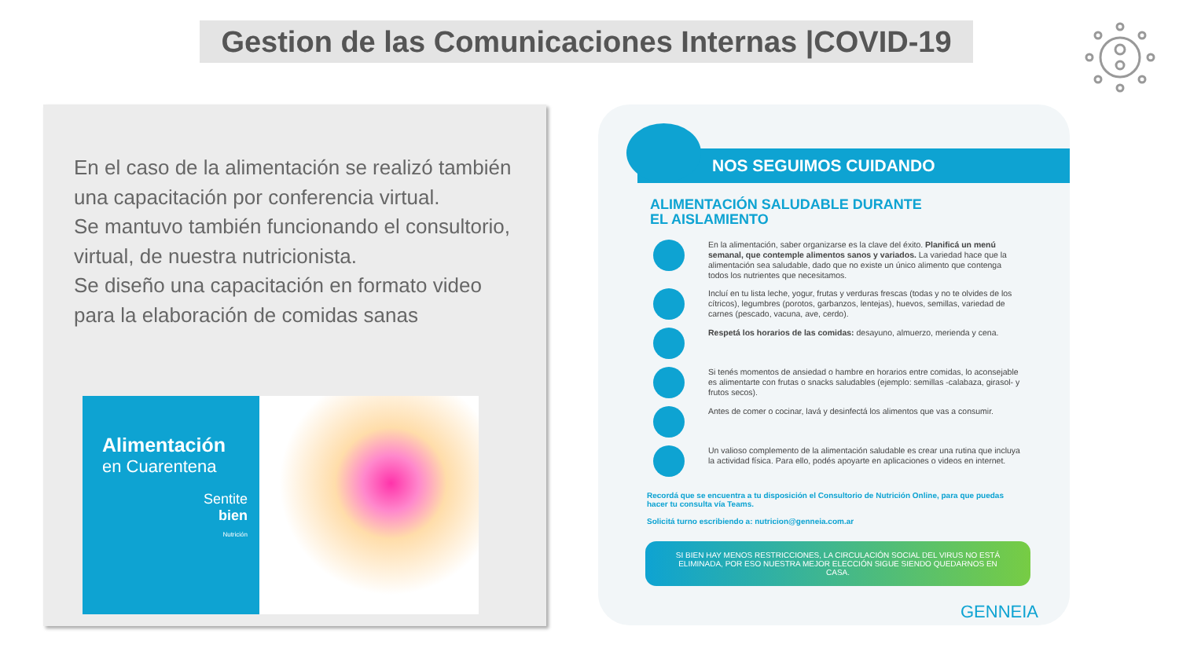Gestion de las Comunicaciones Internas |COVID-19
En el caso de la alimentación se realizó también una capacitación por conferencia virtual.
Se mantuvo también funcionando el consultorio, virtual, de nuestra nutricionista.
Se diseño una capacitación en formato video para la elaboración de comidas sanas
Alimentación
en Cuarentena
Sentite
bien
Nutrición
NOS SEGUIMOS CUIDANDO
ALIMENTACIÓN SALUDABLE DURANTE
EL AISLAMIENTO
En la alimentación, saber organizarse es la clave del éxito. Planificá un menú semanal, que contemple alimentos sanos y variados. La variedad hace que la alimentación sea saludable, dado que no existe un único alimento que contenga todos los nutrientes que necesitamos.
Incluí en tu lista leche, yogur, frutas y verduras frescas (todas y no te olvides de los cítricos), legumbres (porotos, garbanzos, lentejas), huevos, semillas, variedad de carnes (pescado, vacuna, ave, cerdo).
Respetá los horarios de las comidas: desayuno, almuerzo, merienda y cena.
Si tenés momentos de ansiedad o hambre en horarios entre comidas, lo aconsejable es alimentarte con frutas o snacks saludables (ejemplo: semillas -calabaza, girasol- y frutos secos).
Antes de comer o cocinar, lavá y desinfectá los alimentos que vas a consumir.
Un valioso complemento de la alimentación saludable es crear una rutina que incluya la actividad física. Para ello, podés apoyarte en aplicaciones o videos en internet.
Recordá que se encuentra a tu disposición el Consultorio de Nutrición Online, para que puedas hacer tu consulta vía Teams.
Solicitá turno escribiendo a: nutricion@genneia.com.ar
SI BIEN HAY MENOS RESTRICCIONES, LA CIRCULACIÓN SOCIAL DEL VIRUS NO ESTÁ ELIMINADA, POR ESO NUESTRA MEJOR ELECCIÓN SIGUE SIENDO QUEDARNOS EN CASA.
GENNEIA